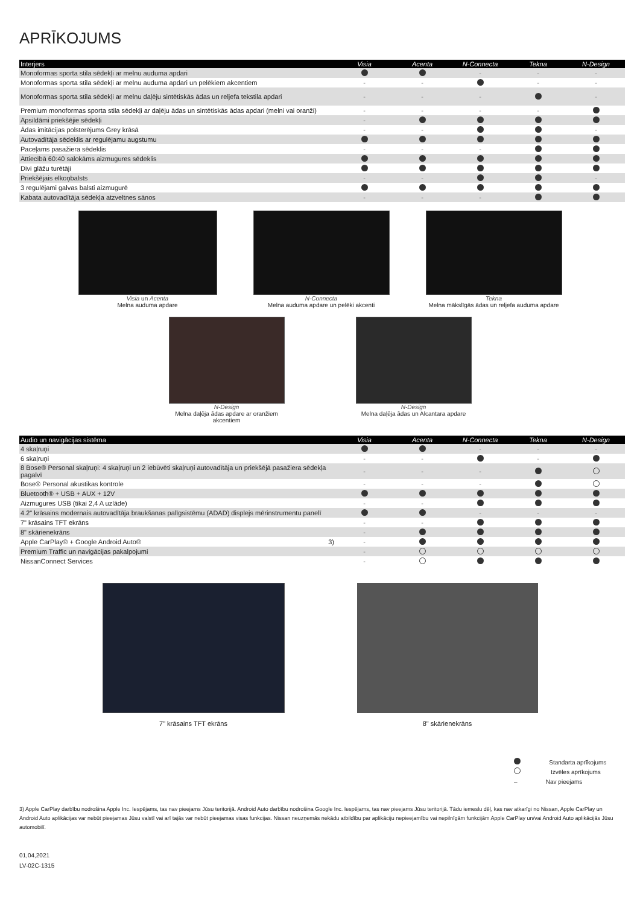APRĪKOJUMS
| Interjers | Visia | Acenta | N-Connecta | Tekna | N-Design |
| --- | --- | --- | --- | --- | --- |
| Monoformas sporta stila sēdekļi ar melnu auduma apdari | | | - | - | - |
| Monoformas sporta stila sēdekļi ar melnu auduma apdari un pelēkiem akcentiem | - | - | | - | - |
| Monoformas sporta stila sēdekļi ar melnu daļēju sintētiskās ādas un reljefa tekstila apdari | - | - | - | | - |
| Premium monoformas sporta stila sēdekļi ar daļēju ādas un sintētiskās ādas apdari (melni vai oranži) | - | - | - | - | |
| Apsildāmi priekšējie sēdekļi | - | | | | |
| Ādas imitācijas polsterējums Grey krāsā | - | - | | | - |
| Autovadītāja sēdeklis ar regulējamu augstumu | | | | | |
| Paceļams pasažiera sēdeklis | - | - | - | | |
| Attiecībā 60:40 salokāms aizmugures sēdeklis | | | | | |
| Divi glāžu turētāji | | | | | |
| Priekšējais elkoņbalsts | - | - | | | - |
| 3 regulējami galvas balsti aizmugurē | | | | | |
| Kabata autovadītāja sēdekļa atzveltnes sānos | - | - | - | | |
Visia un Acenta
Melna auduma apdare
N-Connecta
Melna auduma apdare un pelēki akcenti
Tekna
Melna mākslīgās ādas un reljefa auduma apdare
N-Design
Melna daļēja ādas apdare ar oranžiem akcentiem
N-Design
Melna daļēja ādas un Alcantara apdare
| Audio un navigācijas sistēma | Visia | Acenta | N-Connecta | Tekna | N-Design |
| --- | --- | --- | --- | --- | --- |
| 4 skaļruņi | | | - | - | - |
| 6 skaļruņi | - | - | | - | |
| 8 Bose® Personal skaļruņi: 4 skaļruņi un 2 iebūvēti skaļruņi autovadītāja un priekšējā pasažiera sēdekļa pagalvī | - | - | - | | |
| Bose® Personal akustikas kontrole | - | - | - | | |
| Bluetooth® + USB + AUX + 12V | | | | | |
| Aizmugures USB (tikai 2,4 A uzlāde) | - | - | | | |
| 4.2" krāsains modernais autovadītāja braukšanas palīgsistēmu (ADAD) displejs mērinstrumentu panelī | | | - | - | - |
| 7" krāsains TFT ekrāns | - | - | | | |
| 8" skārienekrāns | - | | | | |
| Apple CarPlay® + Google Android Auto® 3) | - | | | | |
| Premium Traffic un navigācijas pakalpojumi | - | | | | |
| NissanConnect Services | - | | | | |
7" krāsains TFT ekrāns 8" skārienekrāns
Standarta aprīkojums
Izvēles aprīkojums
– Nav pieejams
3) Apple CarPlay darbību nodrošina Apple Inc. Iespējams, tas nav pieejams Jūsu teritorijā. Android Auto darbību nodrošina Google Inc. Iespējams, tas nav pieejams Jūsu teritorijā. Tādu iemeslu dēļ, kas nav atkarīgi no Nissan, Apple CarPlay un Android Auto aplikācijas var nebūt pieejamas Jūsu valstī vai arī tajās var nebūt pieejamas visas funkcijas. Nissan neuzņemās nekādu atbildību par aplikāciju nepieejamību vai nepilnīgām funkcijām Apple CarPlay un/vai Android Auto aplikācijās Jūsu automobilī.
01,04,2021
LV-02C-1315